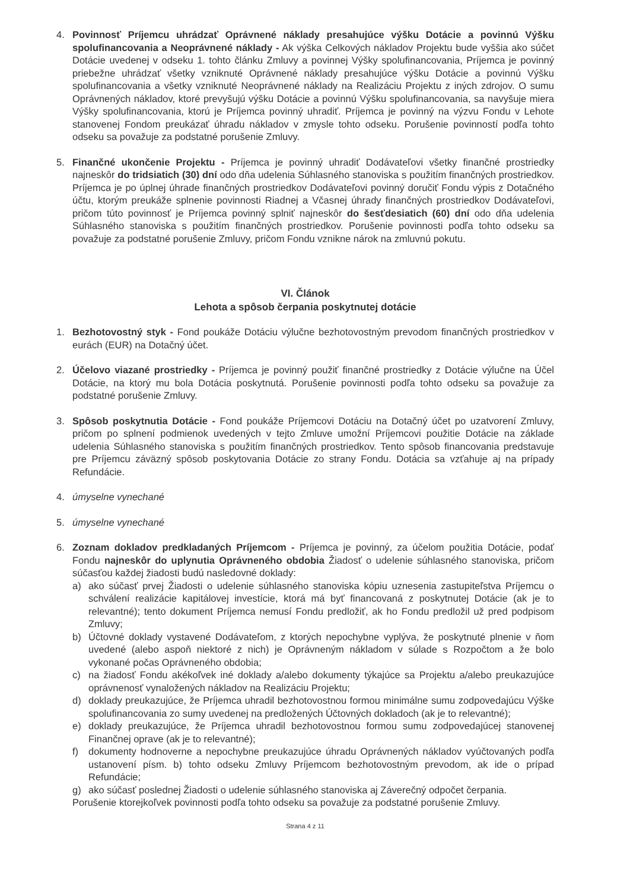4. Povinnosť Príjemcu uhrádzať Oprávnené náklady presahujúce výšku Dotácie a povinnú Výšku spolufinancovania a Neoprávnené náklady - Ak výška Celkových nákladov Projektu bude vyššia ako súčet Dotácie uvedenej v odseku 1. tohto článku Zmluvy a povinnej Výšky spolufinancovania, Príjemca je povinný priebežne uhrádzať všetky vzniknuté Oprávnené náklady presahujúce výšku Dotácie a povinnú Výšku spolufinancovania a všetky vzniknuté Neoprávnené náklady na Realizáciu Projektu z iných zdrojov. O sumu Oprávnených nákladov, ktoré prevyšujú výšku Dotácie a povinnú Výšku spolufinancovania, sa navyšuje miera Výšky spolufinancovania, ktorú je Príjemca povinný uhradiť. Príjemca je povinný na výzvu Fondu v Lehote stanovenej Fondom preukázať úhradu nákladov v zmysle tohto odseku. Porušenie povinností podľa tohto odseku sa považuje za podstatné porušenie Zmluvy.
5. Finančné ukončenie Projektu - Príjemca je povinný uhradiť Dodávateľovi všetky finančné prostriedky najneskôr do tridsiatich (30) dní odo dňa udelenia Súhlasného stanoviska s použitím finančných prostriedkov. Príjemca je po úplnej úhrade finančných prostriedkov Dodávateľovi povinný doručiť Fondu výpis z Dotačného účtu, ktorým preukáže splnenie povinnosti Riadnej a Včasnej úhrady finančných prostriedkov Dodávateľovi, pričom túto povinnosť je Príjemca povinný splniť najneskôr do šesťdesiatich (60) dní odo dňa udelenia Súhlasného stanoviska s použitím finančných prostriedkov. Porušenie povinnosti podľa tohto odseku sa považuje za podstatné porušenie Zmluvy, pričom Fondu vznikne nárok na zmluvnú pokutu.
VI. Článok
Lehota a spôsob čerpania poskytnutej dotácie
1. Bezhotovostný styk - Fond poukáže Dotáciu výlučne bezhotovostným prevodom finančných prostriedkov v eurách (EUR) na Dotačný účet.
2. Účelovo viazané prostriedky - Príjemca je povinný použiť finančné prostriedky z Dotácie výlučne na Účel Dotácie, na ktorý mu bola Dotácia poskytnutá. Porušenie povinnosti podľa tohto odseku sa považuje za podstatné porušenie Zmluvy.
3. Spôsob poskytnutia Dotácie - Fond poukáže Príjemcovi Dotáciu na Dotačný účet po uzatvorení Zmluvy, pričom po splnení podmienok uvedených v tejto Zmluve umožní Príjemcovi použitie Dotácie na základe udelenia Súhlasného stanoviska s použitím finančných prostriedkov. Tento spôsob financovania predstavuje pre Príjemcu záväzný spôsob poskytovania Dotácie zo strany Fondu. Dotácia sa vzťahuje aj na prípady Refundácie.
4. úmyselne vynechané
5. úmyselne vynechané
6. Zoznam dokladov predkladaných Príjemcom - Príjemca je povinný, za účelom použitia Dotácie, podať Fondu najneskôr do uplynutia Oprávneného obdobia Žiadosť o udelenie súhlasného stanoviska, pričom súčasťou každej žiadosti budú nasledovné doklady:
a) ako súčasť prvej Žiadosti o udelenie súhlasného stanoviska kópiu uznesenia zastupiteľstva Príjemcu o schválení realizácie kapitálovej investície, ktorá má byť financovaná z poskytnutej Dotácie (ak je to relevantné); tento dokument Príjemca nemusí Fondu predložiť, ak ho Fondu predložil už pred podpisom Zmluvy;
b) Účtovné doklady vystavené Dodávateľom, z ktorých nepochybne vyplýva, že poskytnuté plnenie v ňom uvedené (alebo aspoň niektoré z nich) je Oprávneným nákladom v súlade s Rozpočtom a že bolo vykonané počas Oprávneného obdobia;
c) na žiadosť Fondu akékoľvek iné doklady a/alebo dokumenty týkajúce sa Projektu a/alebo preukazujúce oprávnenosť vynaložených nákladov na Realizáciu Projektu;
d) doklady preukazujúce, že Príjemca uhradil bezhotovostnou formou minimálne sumu zodpovedajúcu Výške spolufinancovania zo sumy uvedenej na predložených Účtovných dokladoch (ak je to relevantné);
e) doklady preukazujúce, že Príjemca uhradil bezhotovostnou formou sumu zodpovedajúcej stanovenej Finančnej oprave (ak je to relevantné);
f) dokumenty hodnoverne a nepochybne preukazujúce úhradu Oprávnených nákladov vyúčtovaných podľa ustanovení písm. b) tohto odseku Zmluvy Príjemcom bezhotovostným prevodom, ak ide o prípad Refundácie;
g) ako súčasť poslednej Žiadosti o udelenie súhlasného stanoviska aj Záverečný odpočet čerpania.
Porušenie ktorejkoľvek povinnosti podľa tohto odseku sa považuje za podstatné porušenie Zmluvy.
Strana 4 z 11